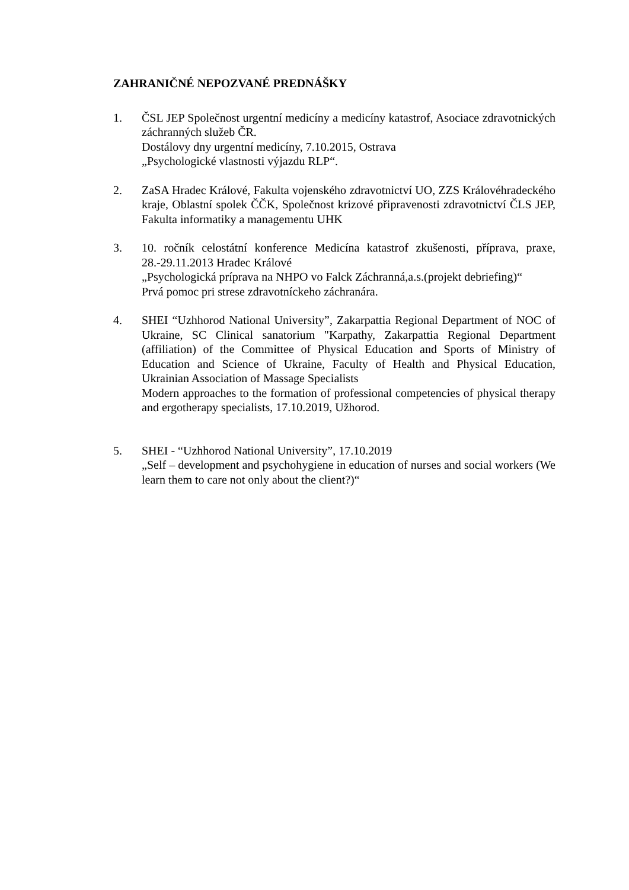ZAHRANIČNÉ NEPOZVANÉ PREDNÁŠKY
1. ČSL JEP Společnost urgentní medicíny a medicíny katastrof, Asociace zdravotnických záchranných služeb ČR.
Dostálovy dny urgentní medicíny, 7.10.2015, Ostrava
„Psychologické vlastnosti výjazdu RLP“.
2. ZaSA Hradec Králové, Fakulta vojenského zdravotnictví UO, ZZS Královéhradeckého kraje, Oblastní spolek ČČK, Společnost krizové připravenosti zdravotnictví ČLS JEP, Fakulta informatiky a managementu UHK
3. 10. ročník celostátní konference Medicína katastrof zkušenosti, příprava, praxe, 28.-29.11.2013 Hradec Králové
„Psychologická príprava na NHPO vo Falck Záchranná,a.s.(projekt debriefing)“
Prvá pomoc pri strese zdravotníckeho záchranára.
4. SHEI “Uzhhorod National University”, Zakarpattia Regional Department of NOC of Ukraine, SC Clinical sanatorium "Karpathy, Zakarpattia Regional Department (affiliation) of the Committee of Physical Education and Sports of Ministry of Education and Science of Ukraine, Faculty of Health and Physical Education, Ukrainian Association of Massage Specialists
Modern approaches to the formation of professional competencies of physical therapy and ergotherapy specialists, 17.10.2019, Užhorod.
5. SHEI - “Uzhhorod National University”, 17.10.2019
„Self – development and psychohygiene in education of nurses and social workers (We learn them to care not only about the client?)“